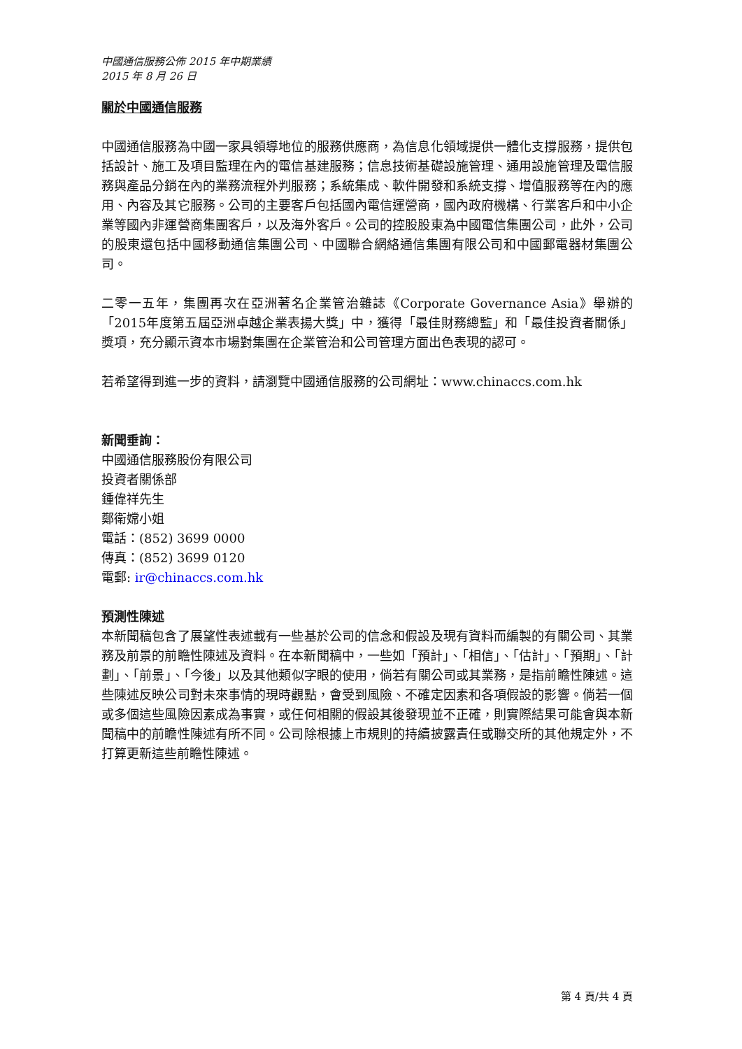中國通信服務公佈 2015 年中期業績
2015 年 8 月 26 日
關於中國通信服務
中國通信服務為中國一家具領導地位的服務供應商，為信息化領域提供一體化支撐服務，提供包括設計、施工及項目監理在內的電信基建服務；信息技術基礎設施管理、通用設施管理及電信服務與產品分銷在內的業務流程外判服務；系統集成、軟件開發和系統支撐、增值服務等在內的應用、內容及其它服務。公司的主要客戶包括國內電信運營商，國內政府機構、行業客戶和中小企業等國內非運營商集團客戶，以及海外客戶。公司的控股股東為中國電信集團公司，此外，公司的股東還包括中國移動通信集團公司、中國聯合網絡通信集團有限公司和中國郵電器材集團公司。
二零一五年，集團再次在亞洲著名企業管治雜誌《Corporate Governance Asia》舉辦的「2015年度第五屆亞洲卓越企業表揚大獎」中，獲得「最佳財務總監」和「最佳投資者關係」獎項，充分顯示資本市場對集團在企業管治和公司管理方面出色表現的認可。
若希望得到進一步的資料，請瀏覽中國通信服務的公司網址：www.chinaccs.com.hk
新聞垂詢：
中國通信服務股份有限公司
投資者關係部
鍾偉祥先生
鄭衛嫦小姐
電話：(852) 3699 0000
傳真：(852) 3699 0120
電郵: ir@chinaccs.com.hk
預測性陳述
本新聞稿包含了展望性表述載有一些基於公司的信念和假設及現有資料而編製的有關公司、其業務及前景的前瞻性陳述及資料。在本新聞稿中，一些如「預計」、「相信」、「估計」、「預期」、「計劃」、「前景」、「今後」以及其他類似字眼的使用，倘若有關公司或其業務，是指前瞻性陳述。這些陳述反映公司對未來事情的現時觀點，會受到風險、不確定因素和各項假設的影響。倘若一個或多個這些風險因素成為事實，或任何相關的假設其後發現並不正確，則實際結果可能會與本新聞稿中的前瞻性陳述有所不同。公司除根據上市規則的持續披露責任或聯交所的其他規定外，不打算更新這些前瞻性陳述。
第 4 頁/共 4 頁